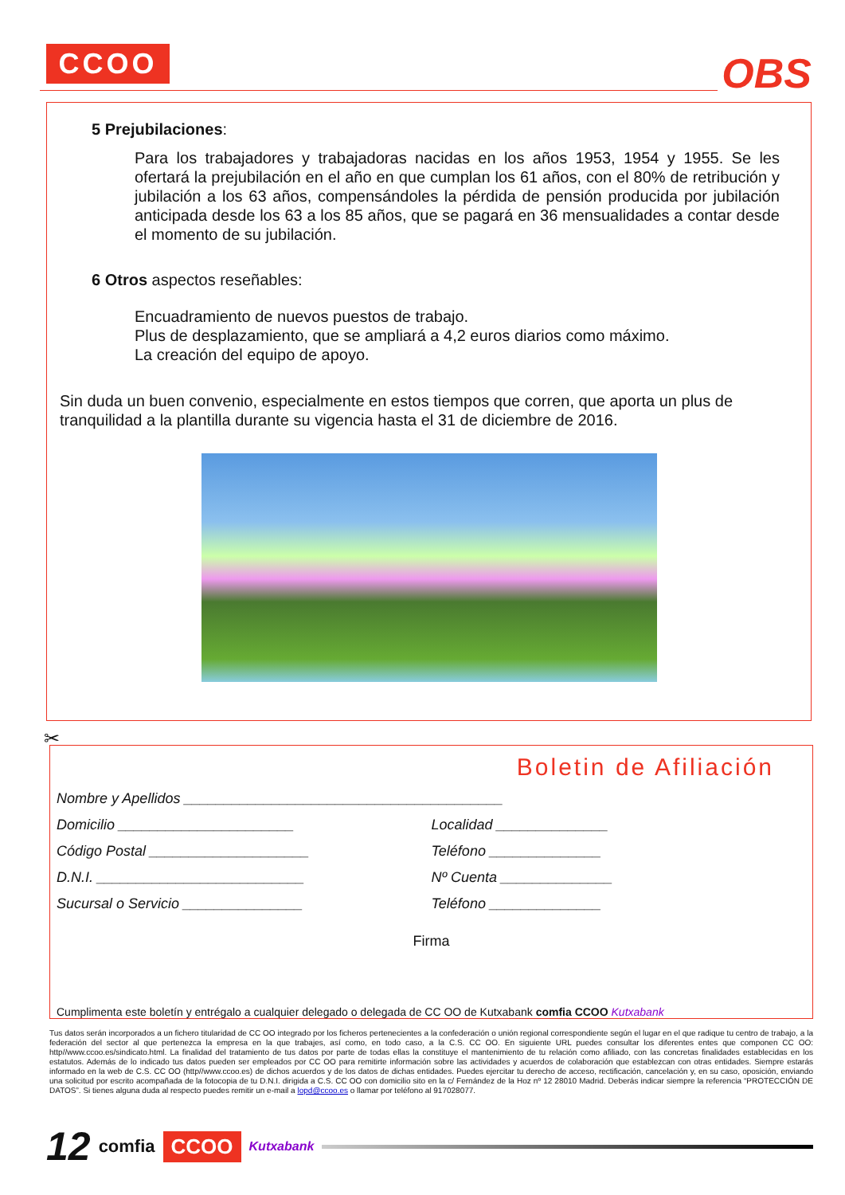CCOO OBS
5 Prejubilaciones:
Para los trabajadores y trabajadoras nacidas en los años 1953, 1954 y 1955. Se les ofertará la prejubilación en el año en que cumplan los 61 años, con el 80% de retribución y jubilación a los 63 años, compensándoles la pérdida de pensión producida por jubilación anticipada desde los 63 a los 85 años, que se pagará en 36 mensualidades a contar desde el momento de su jubilación.
6 Otros aspectos reseñables:
Encuadramiento de nuevos puestos de trabajo.
Plus de desplazamiento, que se ampliará a 4,2 euros diarios como máximo.
La creación del equipo de apoyo.
Sin duda un buen convenio, especialmente en estos tiempos que corren, que aporta un plus de tranquilidad a la plantilla durante su vigencia hasta el 31 de diciembre de 2016.
✂
Boletin de Afiliación
Nombre y Apellidos ________________________________________
Domicilio ______________________ Localidad ______________
Código Postal ____________________ Teléfono ______________
D.N.I. __________________________ Nº Cuenta ______________
Sucursal o Servicio _______________ Teléfono ______________
Firma
Cumplimenta este boletín y entrégalo a cualquier delegado o delegada de CC OO de Kutxabank comfia CCOO Kutxabank
Tus datos serán incorporados a un fichero titularidad de CC OO integrado por los ficheros pertenecientes a la confederación o unión regional correspondiente según el lugar en el que radique tu centro de trabajo, a la federación del sector al que pertenezca la empresa en la que trabajes, así como, en todo caso, a la C.S. CC OO. En siguiente URL puedes consultar los diferentes entes que componen CC OO: http//www.ccoo.es/sindicato.html. La finalidad del tratamiento de tus datos por parte de todas ellas la constituye el mantenimiento de tu relación como afiliado, con las concretas finalidades establecidas en los estatutos. Además de lo indicado tus datos pueden ser empleados por CC OO para remitirte información sobre las actividades y acuerdos de colaboración que establezcan con otras entidades. Siempre estarás informado en la web de C.S. CC OO (http//www.ccoo.es) de dichos acuerdos y de los datos de dichas entidades. Puedes ejercitar tu derecho de acceso, rectificación, cancelación y, en su caso, oposición, enviando una solicitud por escrito acompañada de la fotocopia de tu D.N.I. dirigida a C.S. CC OO con domicilio sito en la c/ Fernández de la Hoz nº 12 28010 Madrid. Deberás indicar siempre la referencia “PROTECCIÓN DE DATOS”. Si tienes alguna duda al respecto puedes remitir un e-mail a lopd@ccoo.es o llamar por teléfono al 917028077.
12 comfia CCOO Kutxabank